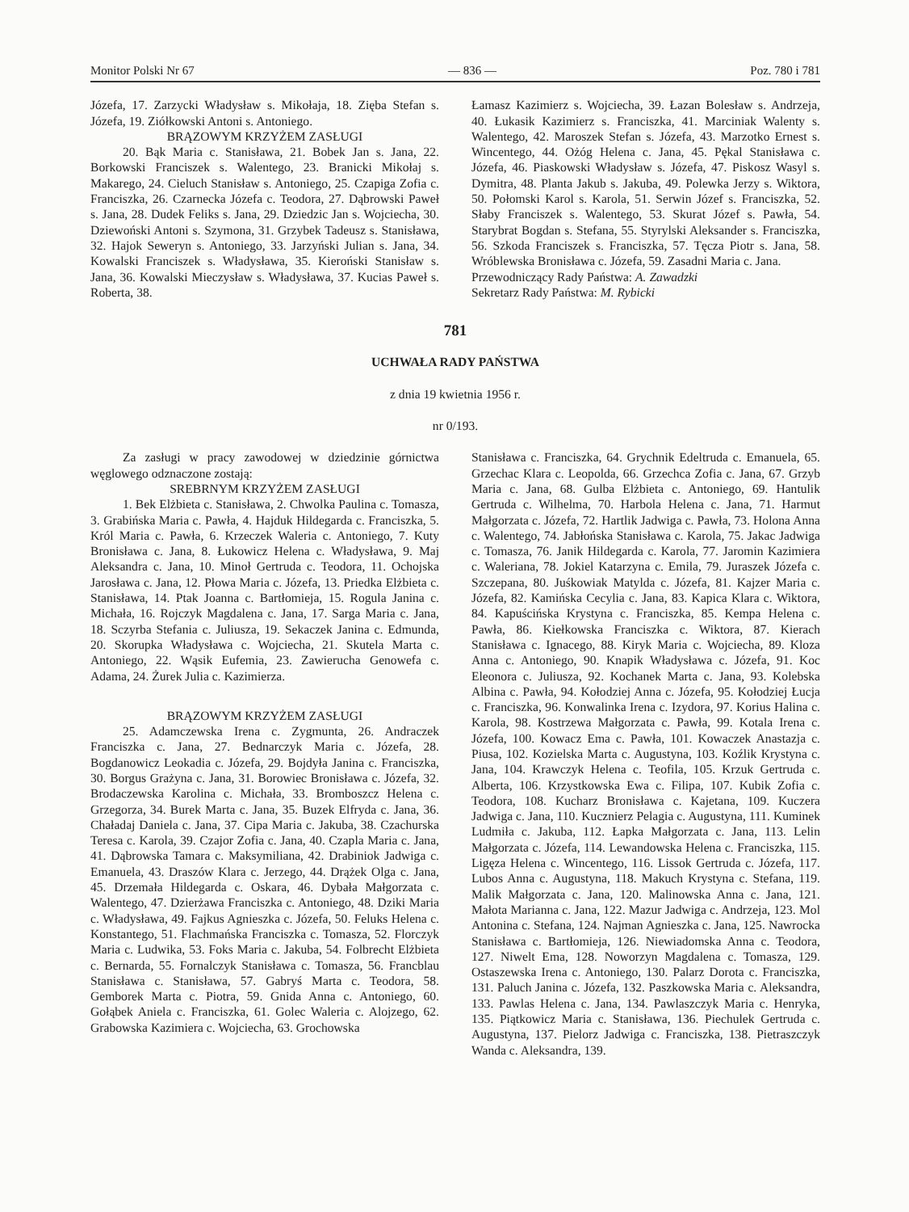Monitor Polski Nr 67 — 836 — Poz. 780 i 781
Józefa, 17. Zarzycki Władysław s. Mikołaja, 18. Zięba Stefan s. Józefa, 19. Ziółkowski Antoni s. Antoniego.
BRĄZOWYM KRZYŻEM ZASŁUGI
20. Bąk Maria c. Stanisława, 21. Bobek Jan s. Jana, 22. Borkowski Franciszek s. Walentego, 23. Branicki Mikołaj s. Makarego, 24. Cieluch Stanisław s. Antoniego, 25. Czapiga Zofia c. Franciszka, 26. Czarnecka Józefa c. Teodora, 27. Dąbrowski Paweł s. Jana, 28. Dudek Feliks s. Jana, 29. Dziedzic Jan s. Wojciecha, 30. Dziewoński Antoni s. Szymona, 31. Grzybek Tadeusz s. Stanisława, 32. Hajok Seweryn s. Antoniego, 33. Jarzyński Julian s. Jana, 34. Kowalski Franciszek s. Władysława, 35. Kieroński Stanisław s. Jana, 36. Kowalski Mieczysław s. Władysława, 37. Kucias Paweł s. Roberta, 38.
Łamasz Kazimierz s. Wojciecha, 39. Łazan Bolesław s. Andrzeja, 40. Łukasik Kazimierz s. Franciszka, 41. Marciniak Walenty s. Walentego, 42. Maroszek Stefan s. Józefa, 43. Marzotko Ernest s. Wincentego, 44. Ożóg Helena c. Jana, 45. Pękal Stanisława c. Józefa, 46. Piaskowski Władysław s. Józefa, 47. Piskosz Wasyl s. Dymitra, 48. Planta Jakub s. Jakuba, 49. Polewka Jerzy s. Wiktora, 50. Połomski Karol s. Karola, 51. Serwin Józef s. Franciszka, 52. Słaby Franciszek s. Walentego, 53. Skurat Józef s. Pawła, 54. Starybrat Bogdan s. Stefana, 55. Styrylski Aleksander s. Franciszka, 56. Szkoda Franciszek s. Franciszka, 57. Tęcza Piotr s. Jana, 58. Wróblewska Bronisława c. Józefa, 59. Zasadni Maria c. Jana.
Przewodniczący Rady Państwa: A. Zawadzki
Sekretarz Rady Państwa: M. Rybicki
781
UCHWAŁA RADY PAŃSTWA
z dnia 19 kwietnia 1956 r.
nr 0/193.
Za zasługi w pracy zawodowej w dziedzinie górnictwa węglowego odznaczone zostają:
SREBRNYM KRZYŻEM ZASŁUGI
1. Bek Elżbieta c. Stanisława, 2. Chwolka Paulina c. Tomasza, 3. Grabińska Maria c. Pawła, 4. Hajduk Hildegarda c. Franciszka, 5. Król Maria c. Pawła, 6. Krzeczek Waleria c. Antoniego, 7. Kuty Bronisława c. Jana, 8. Łukowicz Helena c. Władysława, 9. Maj Aleksandra c. Jana, 10. Minoł Gertruda c. Teodora, 11. Ochojska Jarosława c. Jana, 12. Płowa Maria c. Józefa, 13. Priedka Elżbieta c. Stanisława, 14. Ptak Joanna c. Bartłomieja, 15. Rogula Janina c. Michała, 16. Rojczyk Magdalena c. Jana, 17. Sarga Maria c. Jana, 18. Sczyrba Stefania c. Juliusza, 19. Sekaczek Janina c. Edmunda, 20. Skorupka Władysława c. Wojciecha, 21. Skutela Marta c. Antoniego, 22. Wąsik Eufemia, 23. Zawierucha Genowefa c. Adama, 24. Żurek Julia c. Kazimierza.
BRĄZOWYM KRZYŻEM ZASŁUGI
25. Adamczewska Irena c. Zygmunta, 26. Andraczek Franciszka c. Jana, 27. Bednarczyk Maria c. Józefa, 28. Bogdanowicz Leokadia c. Józefa, 29. Bojdyła Janina c. Franciszka, 30. Borgus Grażyna c. Jana, 31. Borowiec Bronisława c. Józefa, 32. Brodaczewska Karolina c. Michała, 33. Bromboszcz Helena c. Grzegorza, 34. Burek Marta c. Jana, 35. Buzek Elfryda c. Jana, 36. Chaładaj Daniela c. Jana, 37. Cipa Maria c. Jakuba, 38. Czachurska Teresa c. Karola, 39. Czajor Zofia c. Jana, 40. Czapla Maria c. Jana, 41. Dąbrowska Tamara c. Maksymiliana, 42. Drabiniok Jadwiga c. Emanuela, 43. Draszów Klara c. Jerzego, 44. Drążek Olga c. Jana, 45. Drzemała Hildegarda c. Oskara, 46. Dybała Małgorzata c. Walentego, 47. Dzierżawa Franciszka c. Antoniego, 48. Dziki Maria c. Władysława, 49. Fajkus Agnieszka c. Józefa, 50. Feluks Helena c. Konstantego, 51. Flachmańska Franciszka c. Tomasza, 52. Florczyk Maria c. Ludwika, 53. Foks Maria c. Jakuba, 54. Folbrecht Elżbieta c. Bernarda, 55. Fornalczyk Stanisława c. Tomasza, 56. Francblau Stanisława c. Stanisława, 57. Gabryś Marta c. Teodora, 58. Gemborek Marta c. Piotra, 59. Gnida Anna c. Antoniego, 60. Gołąbek Aniela c. Franciszka, 61. Golec Waleria c. Alojzego, 62. Grabowska Kazimiera c. Wojciecha, 63. Grochowska
Stanisława c. Franciszka, 64. Grychnik Edeltruda c. Emanuela, 65. Grzechac Klara c. Leopolda, 66. Grzechca Zofia c. Jana, 67. Grzyb Maria c. Jana, 68. Gulba Elżbieta c. Antoniego, 69. Hantulik Gertruda c. Wilhelma, 70. Harbola Helena c. Jana, 71. Harmut Małgorzata c. Józefa, 72. Hartlik Jadwiga c. Pawła, 73. Holona Anna c. Walentego, 74. Jabłońska Stanisława c. Karola, 75. Jakac Jadwiga c. Tomasza, 76. Janik Hildegarda c. Karola, 77. Jaromin Kazimiera c. Waleriana, 78. Jokiel Katarzyna c. Emila, 79. Juraszek Józefa c. Szczepana, 80. Juśkowiak Matylda c. Józefa, 81. Kajzer Maria c. Józefa, 82. Kamińska Cecylia c. Jana, 83. Kapica Klara c. Wiktora, 84. Kapuścińska Krystyna c. Franciszka, 85. Kempa Helena c. Pawła, 86. Kiełkowska Franciszka c. Wiktora, 87. Kierach Stanisława c. Ignacego, 88. Kiryk Maria c. Wojciecha, 89. Kloza Anna c. Antoniego, 90. Knapik Władysława c. Józefa, 91. Koc Eleonora c. Juliusza, 92. Kochanek Marta c. Jana, 93. Kolebska Albina c. Pawła, 94. Kołodziej Anna c. Józefa, 95. Kołodziej Łucja c. Franciszka, 96. Konwalinka Irena c. Izydora, 97. Korius Halina c. Karola, 98. Kostrzewa Małgorzata c. Pawła, 99. Kotala Irena c. Józefa, 100. Kowacz Ema c. Pawła, 101. Kowaczek Anastazja c. Piusa, 102. Kozielska Marta c. Augustyna, 103. Koźlik Krystyna c. Jana, 104. Krawczyk Helena c. Teofila, 105. Krzuk Gertruda c. Alberta, 106. Krzystkowska Ewa c. Filipa, 107. Kubik Zofia c. Teodora, 108. Kucharz Bronisława c. Kajetana, 109. Kuczera Jadwiga c. Jana, 110. Kucznierz Pelagia c. Augustyna, 111. Kuminek Ludmiła c. Jakuba, 112. Łapka Małgorzata c. Jana, 113. Lelin Małgorzata c. Józefa, 114. Lewandowska Helena c. Franciszka, 115. Ligęza Helena c. Wincentego, 116. Lissok Gertruda c. Józefa, 117. Lubos Anna c. Augustyna, 118. Makuch Krystyna c. Stefana, 119. Malik Małgorzata c. Jana, 120. Malinowska Anna c. Jana, 121. Małota Marianna c. Jana, 122. Mazur Jadwiga c. Andrzeja, 123. Mol Antonina c. Stefana, 124. Najman Agnieszka c. Jana, 125. Nawrocka Stanisława c. Bartłomieja, 126. Niewiadomska Anna c. Teodora, 127. Niwelt Ema, 128. Noworzyn Magdalena c. Tomasza, 129. Ostaszewska Irena c. Antoniego, 130. Palarz Dorota c. Franciszka, 131. Paluch Janina c. Józefa, 132. Paszkowska Maria c. Aleksandra, 133. Pawlas Helena c. Jana, 134. Pawlaszczyk Maria c. Henryka, 135. Piątkowicz Maria c. Stanisława, 136. Piechulek Gertruda c. Augustyna, 137. Pielorz Jadwiga c. Franciszka, 138. Pietraszczyk Wanda c. Aleksandra, 139.